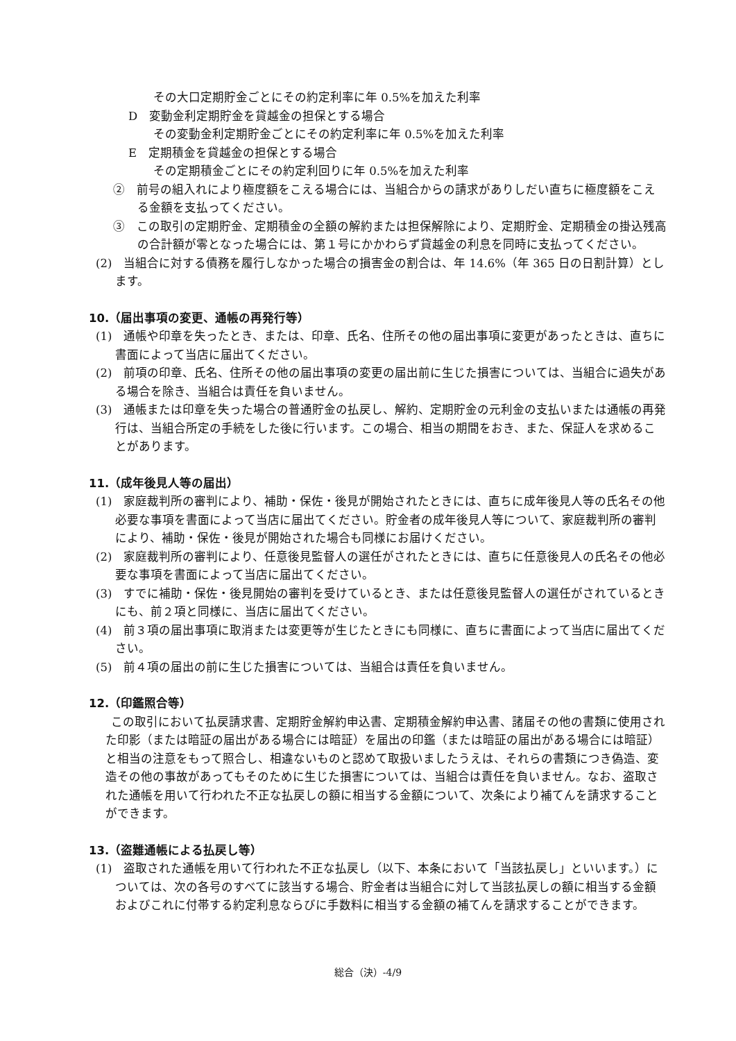その大口定期貯金ごとにその約定利率に年 0.5%を加えた利率
D　変動金利定期貯金を貸越金の担保とする場合
その変動金利定期貯金ごとにその約定利率に年 0.5%を加えた利率
E　定期積金を貸越金の担保とする場合
その定期積金ごとにその約定利回りに年 0.5%を加えた利率
②　前号の組入れにより極度額をこえる場合には、当組合からの請求がありしだい直ちに極度額をこえる金額を支払ってください。
③　この取引の定期貯金、定期積金の全額の解約または担保解除により、定期貯金、定期積金の掛込残高の合計額が零となった場合には、第１号にかかわらず貸越金の利息を同時に支払ってください。
(2)　当組合に対する債務を履行しなかった場合の損害金の割合は、年 14.6%（年 365 日の日割計算）とします。
10.（届出事項の変更、通帳の再発行等）
(1)　通帳や印章を失ったとき、または、印章、氏名、住所その他の届出事項に変更があったときは、直ちに書面によって当店に届出てください。
(2)　前項の印章、氏名、住所その他の届出事項の変更の届出前に生じた損害については、当組合に過失がある場合を除き、当組合は責任を負いません。
(3)　通帳または印章を失った場合の普通貯金の払戻し、解約、定期貯金の元利金の支払いまたは通帳の再発行は、当組合所定の手続をした後に行います。この場合、相当の期間をおき、また、保証人を求めることがあります。
11.（成年後見人等の届出）
(1)　家庭裁判所の審判により、補助・保佐・後見が開始されたときには、直ちに成年後見人等の氏名その他必要な事項を書面によって当店に届出てください。貯金者の成年後見人等について、家庭裁判所の審判により、補助・保佐・後見が開始された場合も同様にお届けください。
(2)　家庭裁判所の審判により、任意後見監督人の選任がされたときには、直ちに任意後見人の氏名その他必要な事項を書面によって当店に届出てください。
(3)　すでに補助・保佐・後見開始の審判を受けているとき、または任意後見監督人の選任がされているときにも、前２項と同様に、当店に届出てください。
(4)　前３項の届出事項に取消または変更等が生じたときにも同様に、直ちに書面によって当店に届出てください。
(5)　前４項の届出の前に生じた損害については、当組合は責任を負いません。
12.（印鑑照合等）
この取引において払戻請求書、定期貯金解約申込書、定期積金解約申込書、諸届その他の書類に使用された印影（または暗証の届出がある場合には暗証）を届出の印鑑（または暗証の届出がある場合には暗証）と相当の注意をもって照合し、相違ないものと認めて取扱いましたうえは、それらの書類につき偽造、変造その他の事故があってもそのために生じた損害については、当組合は責任を負いません。なお、盗取された通帳を用いて行われた不正な払戻しの額に相当する金額について、次条により補てんを請求することができます。
13.（盗難通帳による払戻し等）
(1)　盗取された通帳を用いて行われた不正な払戻し（以下、本条において「当該払戻し」といいます。）については、次の各号のすべてに該当する場合、貯金者は当組合に対して当該払戻しの額に相当する金額およびこれに付帯する約定利息ならびに手数料に相当する金額の補てんを請求することができます。
総合（決）-4/9